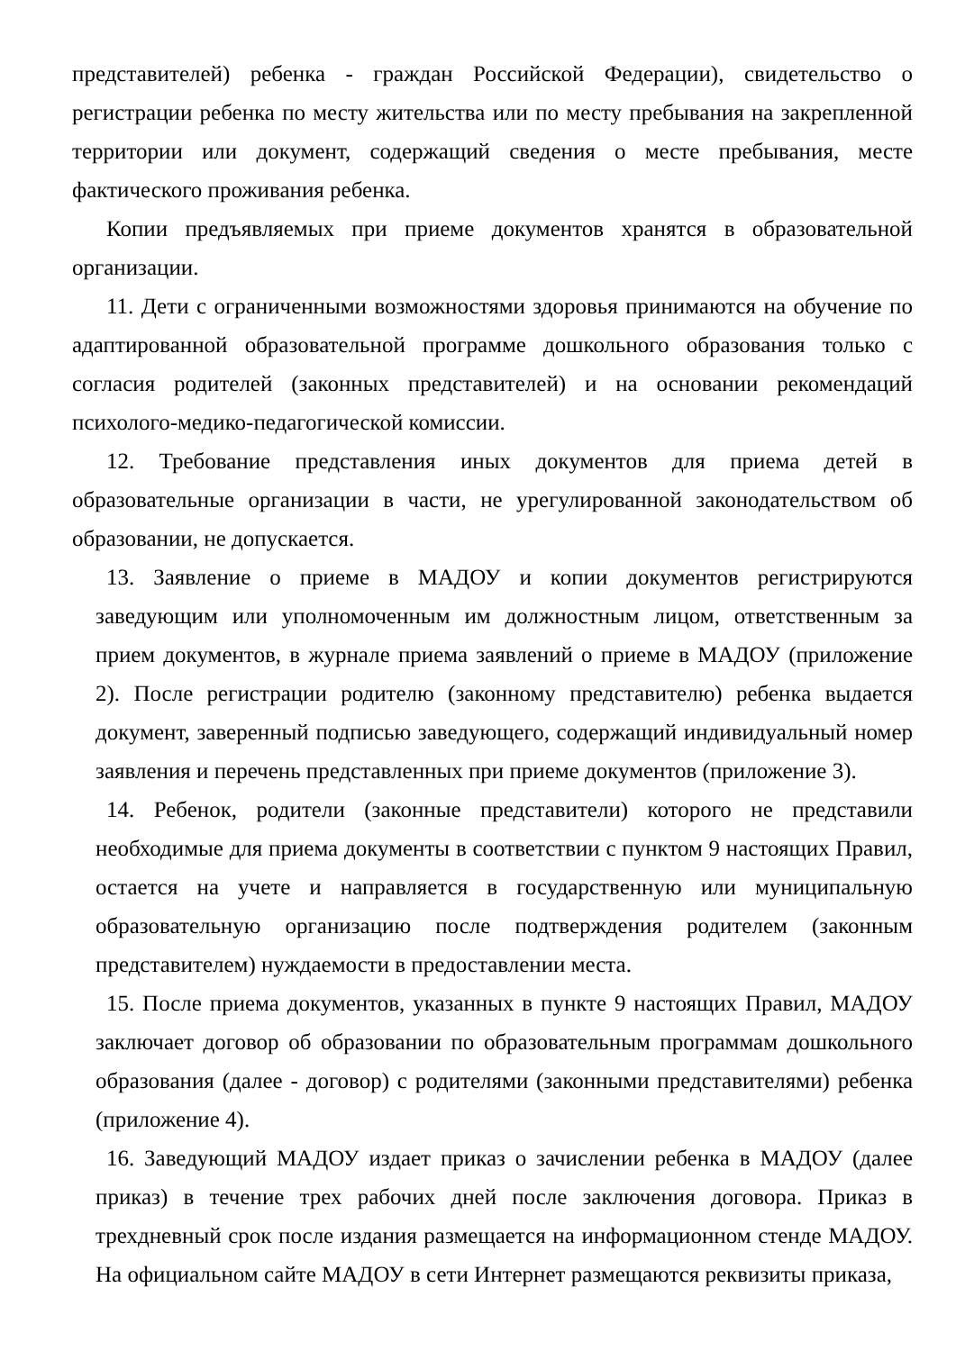представителей) ребенка - граждан Российской Федерации), свидетельство о регистрации ребенка по месту жительства или по месту пребывания на закрепленной территории или документ, содержащий сведения о месте пребывания, месте фактического проживания ребенка.
Копии предъявляемых при приеме документов хранятся в образовательной организации.
11. Дети с ограниченными возможностями здоровья принимаются на обучение по адаптированной образовательной программе дошкольного образования только с согласия родителей (законных представителей) и на основании рекомендаций психолого-медико-педагогической комиссии.
12. Требование представления иных документов для приема детей в образовательные организации в части, не урегулированной законодательством об образовании, не допускается.
13. Заявление о приеме в МАДОУ и копии документов регистрируются заведующим или уполномоченным им должностным лицом, ответственным за прием документов, в журнале приема заявлений о приеме в МАДОУ (приложение 2). После регистрации родителю (законному представителю) ребенка выдается документ, заверенный подписью заведующего, содержащий индивидуальный номер заявления и перечень представленных при приеме документов (приложение 3).
14. Ребенок, родители (законные представители) которого не представили необходимые для приема документы в соответствии с пунктом 9 настоящих Правил, остается на учете и направляется в государственную или муниципальную образовательную организацию после подтверждения родителем (законным представителем) нуждаемости в предоставлении места.
15. После приема документов, указанных в пункте 9 настоящих Правил, МАДОУ заключает договор об образовании по образовательным программам дошкольного образования (далее - договор) с родителями (законными представителями) ребенка (приложение 4).
16. Заведующий МАДОУ издает приказ о зачислении ребенка в МАДОУ (далее приказ) в течение трех рабочих дней после заключения договора. Приказ в трехдневный срок после издания размещается на информационном стенде МАДОУ. На официальном сайте МАДОУ в сети Интернет размещаются реквизиты приказа,